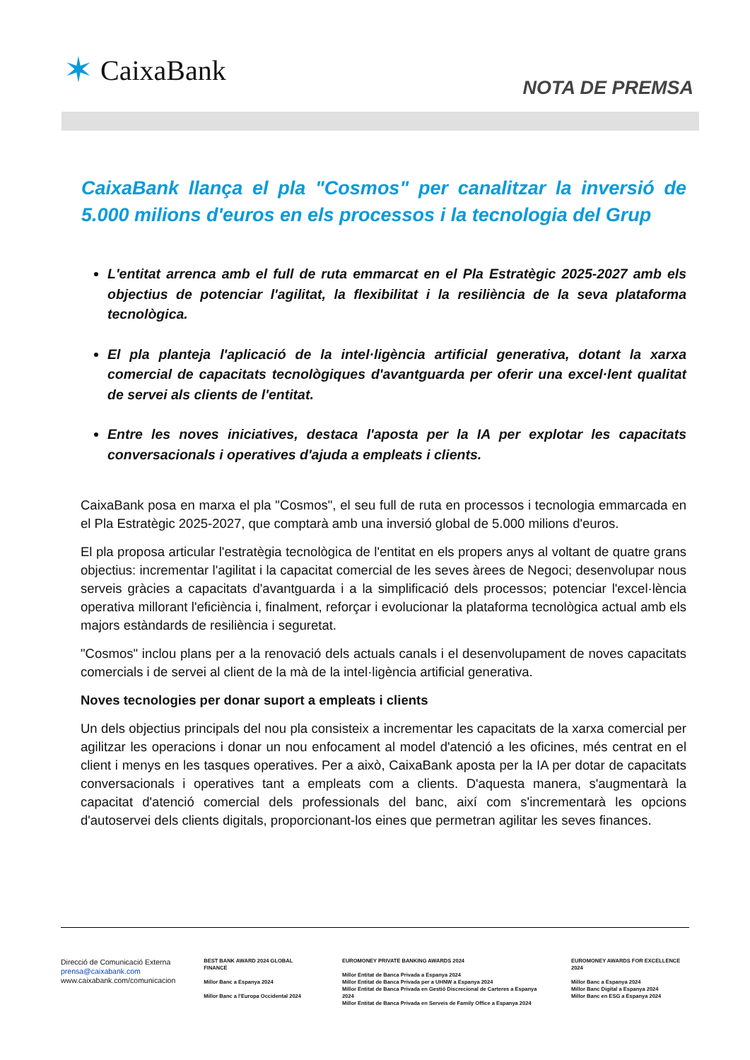✶ CaixaBank
NOTA DE PREMSA
CaixaBank llança el pla "Cosmos" per canalitzar la inversió de 5.000 milions d'euros en els processos i la tecnologia del Grup
L'entitat arrenca amb el full de ruta emmarcat en el Pla Estratègic 2025-2027 amb els objectius de potenciar l'agilitat, la flexibilitat i la resiliència de la seva plataforma tecnològica.
El pla planteja l'aplicació de la intel·ligència artificial generativa, dotant la xarxa comercial de capacitats tecnològiques d'avantguarda per oferir una excel·lent qualitat de servei als clients de l'entitat.
Entre les noves iniciatives, destaca l'aposta per la IA per explotar les capacitats conversacionals i operatives d'ajuda a empleats i clients.
CaixaBank posa en marxa el pla "Cosmos", el seu full de ruta en processos i tecnologia emmarcada en el Pla Estratègic 2025-2027, que comptarà amb una inversió global de 5.000 milions d'euros.
El pla proposa articular l'estratègia tecnològica de l'entitat en els propers anys al voltant de quatre grans objectius: incrementar l'agilitat i la capacitat comercial de les seves àrees de Negoci; desenvolupar nous serveis gràcies a capacitats d'avantguarda i a la simplificació dels processos; potenciar l'excel·lència operativa millorant l'eficiència i, finalment, reforçar i evolucionar la plataforma tecnològica actual amb els majors estàndards de resiliència i seguretat.
"Cosmos" inclou plans per a la renovació dels actuals canals i el desenvolupament de noves capacitats comercials i de servei al client de la mà de la intel·ligència artificial generativa.
Noves tecnologies per donar suport a empleats i clients
Un dels objectius principals del nou pla consisteix a incrementar les capacitats de la xarxa comercial per agilitzar les operacions i donar un nou enfocament al model d'atenció a les oficines, més centrat en el client i menys en les tasques operatives. Per a això, CaixaBank aposta per la IA per dotar de capacitats conversacionals i operatives tant a empleats com a clients. D'aquesta manera, s'augmentarà la capacitat d'atenció comercial dels professionals del banc, així com s'incrementarà les opcions d'autoservei dels clients digitals, proporcionant-los eines que permetran agilitar les seves finances.
Direcció de Comunicació Externa
prensa@caixabank.com
www.caixabank.com/comunicacion
BEST BANK AWARD 2024 GLOBAL FINANCE
Millor Banc a Espanya 2024
Millor Banc a l'Europa Occidental 2024
EUROMONEY PRIVATE BANKING AWARDS 2024
Millor Entitat de Banca Privada a Espanya 2024
Millor Entitat de Banca Privada per a UHNW a Espanya 2024
Millor Entitat de Banca Privada en Gestió Discrecional de Carteres a Espanya 2024
Millor Entitat de Banca Privada en Serveis de Family Office a Espanya 2024
EUROMONEY AWARDS FOR EXCELLENCE 2024
Millor Banc a Espanya 2024
Millor Banc Digital a Espanya 2024
Millor Banc en ESG a Espanya 2024